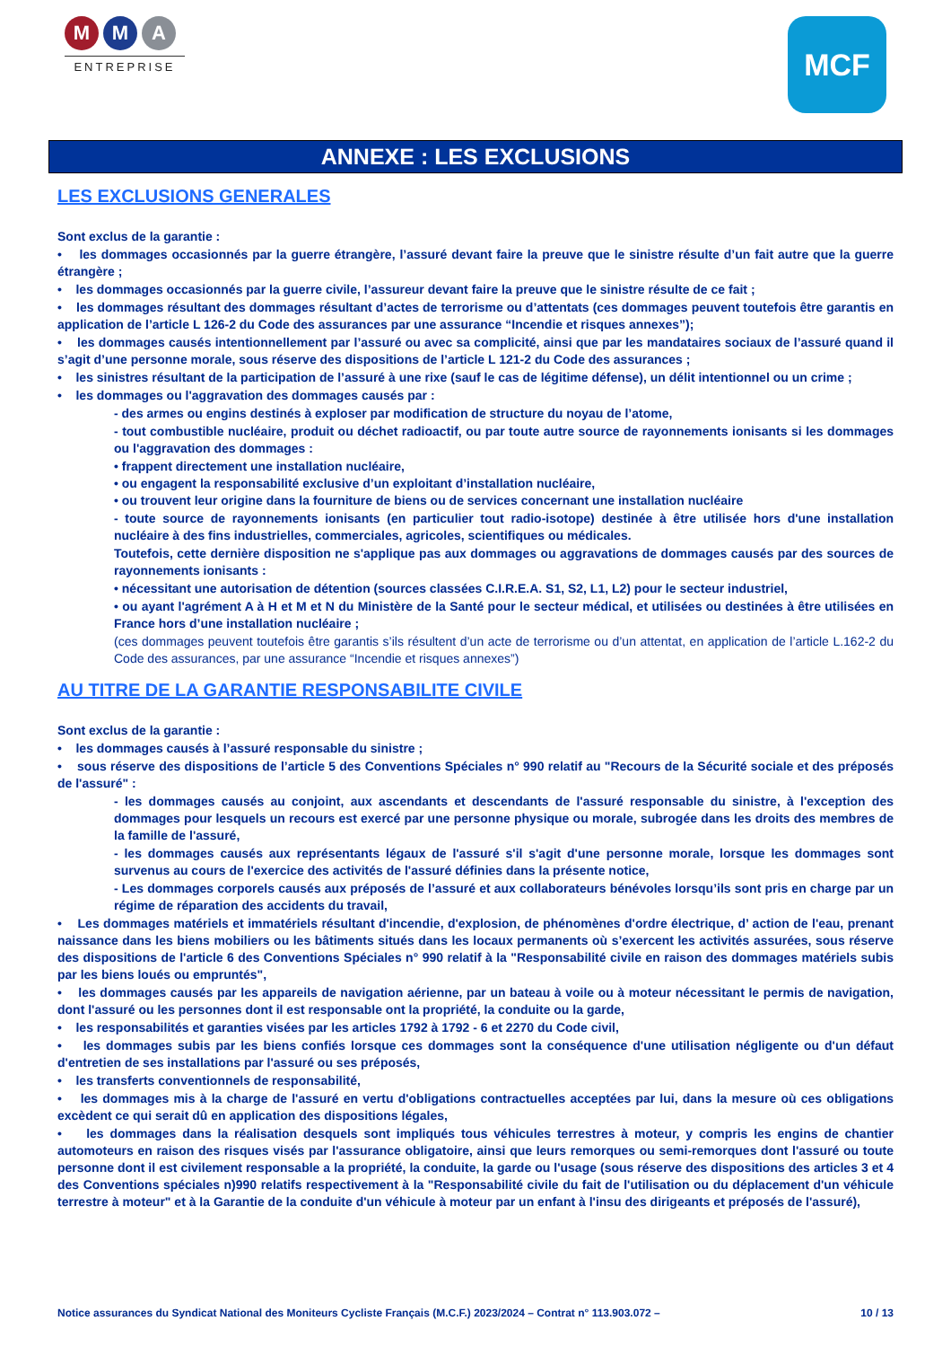M M A
ENTREPRISE
MCF
ANNEXE : LES EXCLUSIONS
LES EXCLUSIONS GENERALES
Sont exclus de la garantie :
• les dommages occasionnés par la guerre étrangère, l’assuré devant faire la preuve que le sinistre résulte d’un fait autre que la guerre étrangère ;
• les dommages occasionnés par la guerre civile, l’assureur devant faire la preuve que le sinistre résulte de ce fait ;
• les dommages résultant des dommages résultant d’actes de terrorisme ou d’attentats (ces dommages peuvent toutefois être garantis en application de l’article L 126-2 du Code des assurances par une assurance “Incendie et risques annexes”);
• les dommages causés intentionnellement par l’assuré ou avec sa complicité, ainsi que par les mandataires sociaux de l’assuré quand il s’agit d’une personne morale, sous réserve des dispositions de l’article L 121-2 du Code des assurances ;
• les sinistres résultant de la participation de l’assuré à une rixe (sauf le cas de légitime défense), un délit intentionnel ou un crime ;
• les dommages ou l'aggravation des dommages causés par :
- des armes ou engins destinés à exploser par modification de structure du noyau de l’atome,
- tout combustible nucléaire, produit ou déchet radioactif, ou par toute autre source de rayonnements ionisants si les dommages ou l'aggravation des dommages :
• frappent directement une installation nucléaire,
• ou engagent la responsabilité exclusive d’un exploitant d’installation nucléaire,
• ou trouvent leur origine dans la fourniture de biens ou de services concernant une installation nucléaire
- toute source de rayonnements ionisants (en particulier tout radio-isotope) destinée à être utilisée hors d'une installation nucléaire à des fins industrielles, commerciales, agricoles, scientifiques ou médicales.
Toutefois, cette dernière disposition ne s'applique pas aux dommages ou aggravations de dommages causés par des sources de rayonnements ionisants :
• nécessitant une autorisation de détention (sources classées C.I.R.E.A. S1, S2, L1, L2) pour le secteur industriel,
• ou ayant l'agrément A à H et M et N du Ministère de la Santé pour le secteur médical, et utilisées ou destinées à être utilisées en France hors d’une installation nucléaire ;
(ces dommages peuvent toutefois être garantis s’ils résultent d’un acte de terrorisme ou d’un attentat, en application de l’article L.162-2 du Code des assurances, par une assurance “Incendie et risques annexes”)
AU TITRE DE LA GARANTIE RESPONSABILITE CIVILE
Sont exclus de la garantie :
• les dommages causés à l’assuré responsable du sinistre ;
• sous réserve des dispositions de l’article 5 des Conventions Spéciales n° 990 relatif au "Recours de la Sécurité sociale et des préposés de l'assuré" :
- les dommages causés au conjoint, aux ascendants et descendants de l'assuré responsable du sinistre, à l'exception des dommages pour lesquels un recours est exercé par une personne physique ou morale, subrogée dans les droits des membres de la famille de l'assuré,
- les dommages causés aux représentants légaux de l'assuré s'il s'agit d'une personne morale, lorsque les dommages sont survenus au cours de l'exercice des activités de l'assuré définies dans la présente notice,
- Les dommages corporels causés aux préposés de l’assuré et aux collaborateurs bénévoles lorsqu’ils sont pris en charge par un régime de réparation des accidents du travail,
• Les dommages matériels et immatériels résultant d'incendie, d'explosion, de phénomènes d'ordre électrique, d’ action de l'eau, prenant naissance dans les biens mobiliers ou les bâtiments situés dans les locaux permanents où s’exercent les activités assurées, sous réserve des dispositions de l'article 6 des Conventions Spéciales n° 990 relatif à la "Responsabilité civile en raison des dommages matériels subis par les biens loués ou empruntés",
• les dommages causés par les appareils de navigation aérienne, par un bateau à voile ou à moteur nécessitant le permis de navigation, dont l'assuré ou les personnes dont il est responsable ont la propriété, la conduite ou la garde,
• les responsabilités et garanties visées par les articles 1792 à 1792 - 6 et 2270 du Code civil,
• les dommages subis par les biens confiés lorsque ces dommages sont la conséquence d'une utilisation négligente ou d'un défaut d'entretien de ses installations par l'assuré ou ses préposés,
• les transferts conventionnels de responsabilité,
• les dommages mis à la charge de l'assuré en vertu d'obligations contractuelles acceptées par lui, dans la mesure où ces obligations excèdent ce qui serait dû en application des dispositions légales,
• les dommages dans la réalisation desquels sont impliqués tous véhicules terrestres à moteur, y compris les engins de chantier automoteurs en raison des risques visés par l'assurance obligatoire, ainsi que leurs remorques ou semi-remorques dont l'assuré ou toute personne dont il est civilement responsable a la propriété, la conduite, la garde ou l'usage (sous réserve des dispositions des articles 3 et 4 des Conventions spéciales n)990 relatifs respectivement à la "Responsabilité civile du fait de l'utilisation ou du déplacement d'un véhicule terrestre à moteur" et à la Garantie de la conduite d'un véhicule à moteur par un enfant à l'insu des dirigeants et préposés de l'assuré),
Notice assurances du Syndicat National des Moniteurs Cycliste Français (M.C.F.) 2023/2024 – Contrat n° 113.903.072 – 10 / 13